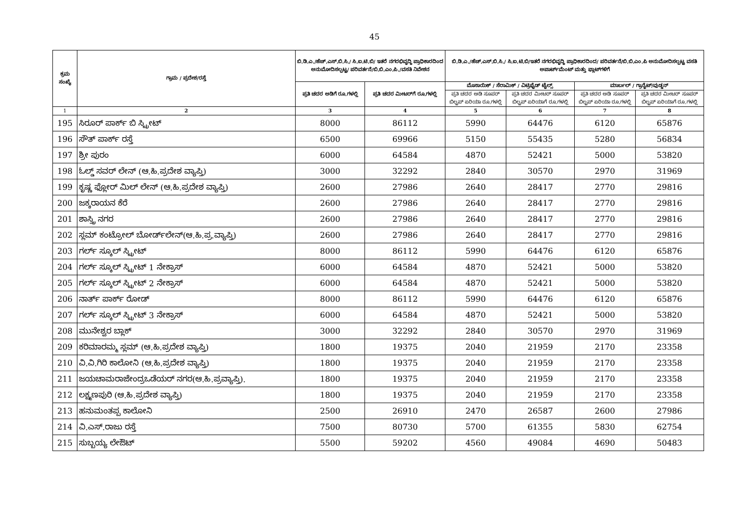45
| ಕ್ರಮ ಸಂಖ್ಯೆ | ಗ್ರಾಮ / ಪ್ರದೇಶ/ರಸ್ತೆ | ಬಿ.ಡಿ.ಎ./ಹೆಚ್.ಎಸ್.ಬಿ.ಸಿ./ ಸಿ.ಐ.ಟಿ.ಬಿ/ ಇತರೆ ನಗರಭಿವೃದ್ಧಿ ಪ್ರಾಧಿಕಾರದಿಂದ ಅನುಮೋದಿಸಲ್ಪಟ್ಟ/ ಪರಿವರ್ತನೆ/ಬಿ.ಬಿ.ಎಂ.ಪಿ./ವಸತಿ ನಿವೇಶನ | | ಬಿ.ಡಿ.ಎ./ಹೆಚ್.ಎಸ್.ಬಿ.ಸಿ./ ಸಿ.ಐ.ಟಿ.ಬಿ/ಇತರೆ ನಗರಭಿವೃದ್ಧಿ ಪ್ರಾಧಿಕಾರದಿಂದ/ ಪರಿವರ್ತನೆ/ಬಿ.ಬಿ.ಎಂ.ಪಿ ಅನುಮೋದಿಸಲ್ಪಟ್ಟ ವಸತಿ ಅಪಾರ್ಟ್‌ಮೆಂಟ್ ಮತ್ತು ಫ್ಲಾಟ್‌ಗಳಿಗೆ | | | |
| --- | --- | --- | --- | --- | --- | --- | --- |
| | | ಪ್ರತಿ ಚದರ ಅಡಿಗೆ ರೂ.ಗಳಲ್ಲಿ | ಪ್ರತಿ ಚದರ ಮೀಟರ್‌ಗೆ ರೂ.ಗಳಲ್ಲಿ | ಮೊಸಾಯಿಕ್ / ಸೆರಾಮಿಕ್ / ವಿಟ್ರಿಫೈಡ್ ಟೈಲ್ಸ್ | | ಮಾರ್ಬಲ್ / ಗ್ರಾನೈಟ್/ವುಡ್ಡನ್ | |
| | | | | ಪ್ರತಿ ಚದರ ಅಡಿ ಸೂಪರ್ ಬಿಲ್ಟಪ್ ಏರಿಯಾ ರೂ.ಗಳಲ್ಲಿ | ಪ್ರತಿ ಚದರ ಮೀಟರ್ ಸೂಪರ್ ಬಿಲ್ಟಪ್ ಏರಿಯಾಗೆ ರೂ.ಗಳಲ್ಲಿ | ಪ್ರತಿ ಚದರ ಅಡಿ ಸೂಪರ್ ಬಿಲ್ಟಪ್ ಏರಿಯಾ ರೂ.ಗಳಲ್ಲಿ | ಪ್ರತಿ ಚದರ ಮೀಟರ್ ಸೂಪರ್ ಬಿಲ್ಟಪ್ ಏರಿಯಾಗೆ ರೂ.ಗಳಲ್ಲಿ |
| 1 | 2 | 3 | 4 | 5 | 6 | 7 | 8 |
| 195 | ಸಿರೂರ್ ಪಾರ್ಕ್ ಬಿ ಸ್ಟ್ರೀಟ್ | 8000 | 86112 | 5990 | 64476 | 6120 | 65876 |
| 196 | ಸೌತ್ ಪಾರ್ಕ್ ರಸ್ತೆ | 6500 | 69966 | 5150 | 55435 | 5280 | 56834 |
| 197 | ಶ್ರೀ ಪುರಂ | 6000 | 64584 | 4870 | 52421 | 5000 | 53820 |
| 198 | ಓಲ್ಡ್ ಸವರ್ ಲೇನ್ (ಆ.ಹಿ.ಪ್ರದೇಶ ವ್ಯಾಪ್ತಿ) | 3000 | 32292 | 2840 | 30570 | 2970 | 31969 |
| 199 | ಕೃಷ್ಣ ಫ್ಲೋರ್ ಮಿಲ್ ಲೇನ್ (ಆ.ಹಿ.ಪ್ರದೇಶ ವ್ಯಾಪ್ತಿ) | 2600 | 27986 | 2640 | 28417 | 2770 | 29816 |
| 200 | ಜಕ್ಕರಾಯನ ಕೆರೆ | 2600 | 27986 | 2640 | 28417 | 2770 | 29816 |
| 201 | ಶಾಸ್ತ್ರಿ ನಗರ | 2600 | 27986 | 2640 | 28417 | 2770 | 29816 |
| 202 | ಸ್ಲಮ್ ಕಂಟ್ರೋಲ್ ಬೋರ್ಡ್‌ಲೇನ್(ಆ.ಹಿ.ಪ್ರ.ವ್ಯಾಪ್ತಿ) | 2600 | 27986 | 2640 | 28417 | 2770 | 29816 |
| 203 | ಗರ್ಲ್ ಸ್ಕೂಲ್ ಸ್ಟ್ರೀಟ್ | 8000 | 86112 | 5990 | 64476 | 6120 | 65876 |
| 204 | ಗರ್ಲ್ ಸ್ಕೂಲ್ ಸ್ಟ್ರೀಟ್ 1 ನೇಕ್ರಾಸ್ | 6000 | 64584 | 4870 | 52421 | 5000 | 53820 |
| 205 | ಗರ್ಲ್ ಸ್ಕೂಲ್ ಸ್ಟ್ರೀಟ್ 2 ನೇಕ್ರಾಸ್ | 6000 | 64584 | 4870 | 52421 | 5000 | 53820 |
| 206 | ನಾರ್ತ್ ಪಾರ್ಕ್ ರೋಡ್ | 8000 | 86112 | 5990 | 64476 | 6120 | 65876 |
| 207 | ಗರ್ಲ್ ಸ್ಕೂಲ್ ಸ್ಟ್ರೀಟ್ 3 ನೇಕ್ರಾಸ್ | 6000 | 64584 | 4870 | 52421 | 5000 | 53820 |
| 208 | ಮುನೇಶ್ವರ ಬ್ಲಾಕ್ | 3000 | 32292 | 2840 | 30570 | 2970 | 31969 |
| 209 | ಕರಿಮಾರಮ್ಮ ಸ್ಲಮ್ (ಆ.ಹಿ.ಪ್ರದೇಶ ವ್ಯಾಪ್ತಿ) | 1800 | 19375 | 2040 | 21959 | 2170 | 23358 |
| 210 | ವಿ.ವಿ.ಗಿರಿ ಕಾಲೋನಿ (ಆ.ಹಿ.ಪ್ರದೇಶ ವ್ಯಾಪ್ತಿ) | 1800 | 19375 | 2040 | 21959 | 2170 | 23358 |
| 211 | ಜಯಚಾಮರಾಜೇಂದ್ರಒಡೆಯರ್ ನಗರ(ಆ.ಹಿ.ಪ್ರವ್ಯಾಪ್ತಿ). | 1800 | 19375 | 2040 | 21959 | 2170 | 23358 |
| 212 | ಲಕ್ಷ್ಮಣಪುರಿ (ಆ.ಹಿ.ಪ್ರದೇಶ ವ್ಯಾಪ್ತಿ) | 1800 | 19375 | 2040 | 21959 | 2170 | 23358 |
| 213 | ಹನುಮಂತಪ್ಪ ಕಾಲೋನಿ | 2500 | 26910 | 2470 | 26587 | 2600 | 27986 |
| 214 | ವಿ.ಎಸ್.ರಾಜು ರಸ್ತೆ | 7500 | 80730 | 5700 | 61355 | 5830 | 62754 |
| 215 | ಸುಬ್ಬಯ್ಯ ಲೇಔಟ್ | 5500 | 59202 | 4560 | 49084 | 4690 | 50483 |